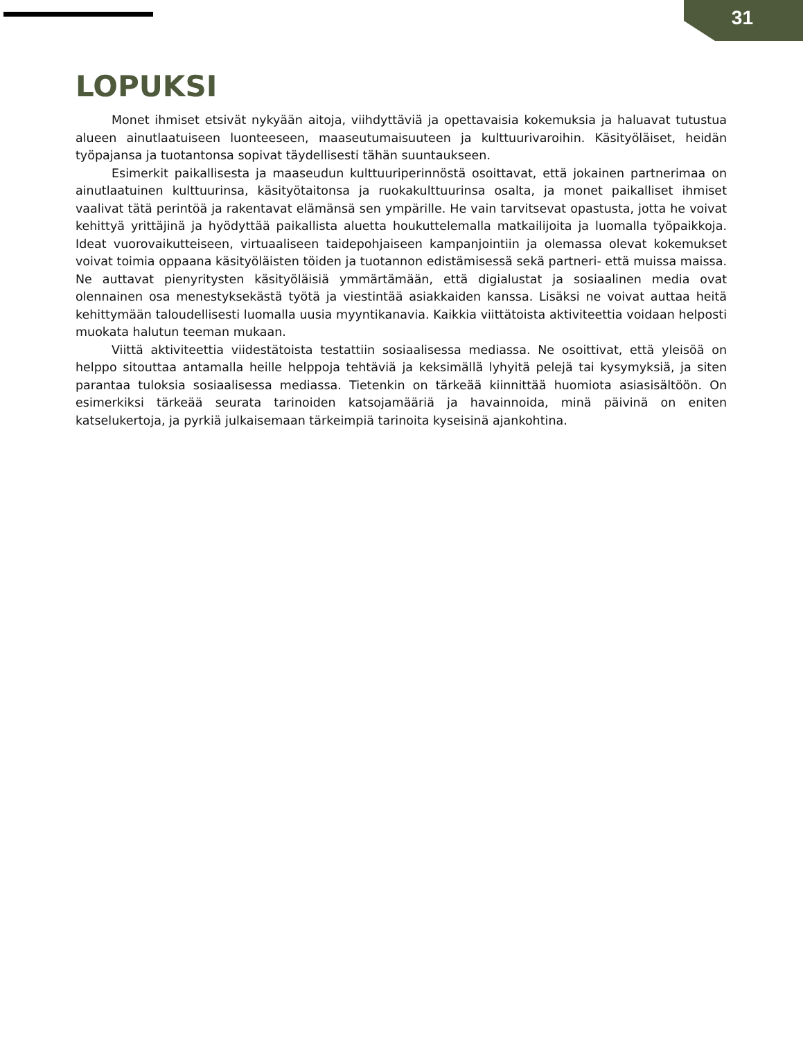31
LOPUKSI
Monet ihmiset etsivät nykyään aitoja, viihdyttäviä ja opettavaisia kokemuksia ja haluavat tutustua alueen ainutlaatuiseen luonteeseen, maaseutumaisuuteen ja kulttuurivaroihin. Käsityöläiset, heidän työpajansa ja tuotantonsa sopivat täydellisesti tähän suuntaukseen.
Esimerkit paikallisesta ja maaseudun kulttuuriperinnöstä osoittavat, että jokainen partnerimaa on ainutlaatuinen kulttuurinsa, käsityötaitonsa ja ruokakulttuurinsa osalta, ja monet paikalliset ihmiset vaalivat tätä perintöä ja rakentavat elämänsä sen ympärille. He vain tarvitsevat opastusta, jotta he voivat kehittyä yrittäjinä ja hyödyttää paikallista aluetta houkuttelemalla matkailijoita ja luomalla työpaikkoja. Ideat vuorovaikutteiseen, virtuaaliseen taidepohjaiseen kampanjointiin ja olemassa olevat kokemukset voivat toimia oppaana käsityöläisten töiden ja tuotannon edistämisessä sekä partneri- että muissa maissa. Ne auttavat pienyritysten käsityöläisiä ymmärtämään, että digialustat ja sosiaalinen media ovat olennainen osa menestyksekästä työtä ja viestintää asiakkaiden kanssa. Lisäksi ne voivat auttaa heitä kehittymään taloudellisesti luomalla uusia myyntikanavia. Kaikkia viittätoista aktiviteettia voidaan helposti muokata halutun teeman mukaan.
Viittä aktiviteettia viidestätoista testattiin sosiaalisessa mediassa. Ne osoittivat, että yleisöä on helppo sitouttaa antamalla heille helppoja tehtäviä ja keksimällä lyhyitä pelejä tai kysymyksiä, ja siten parantaa tuloksia sosiaalisessa mediassa. Tietenkin on tärkeää kiinnittää huomiota asiasisältöön. On esimerkiksi tärkeää seurata tarinoiden katsojamääriä ja havainnoida, minä päivinä on eniten katselukertoja, ja pyrkiä julkaisemaan tärkeimpiä tarinoita kyseisinä ajankohtina.